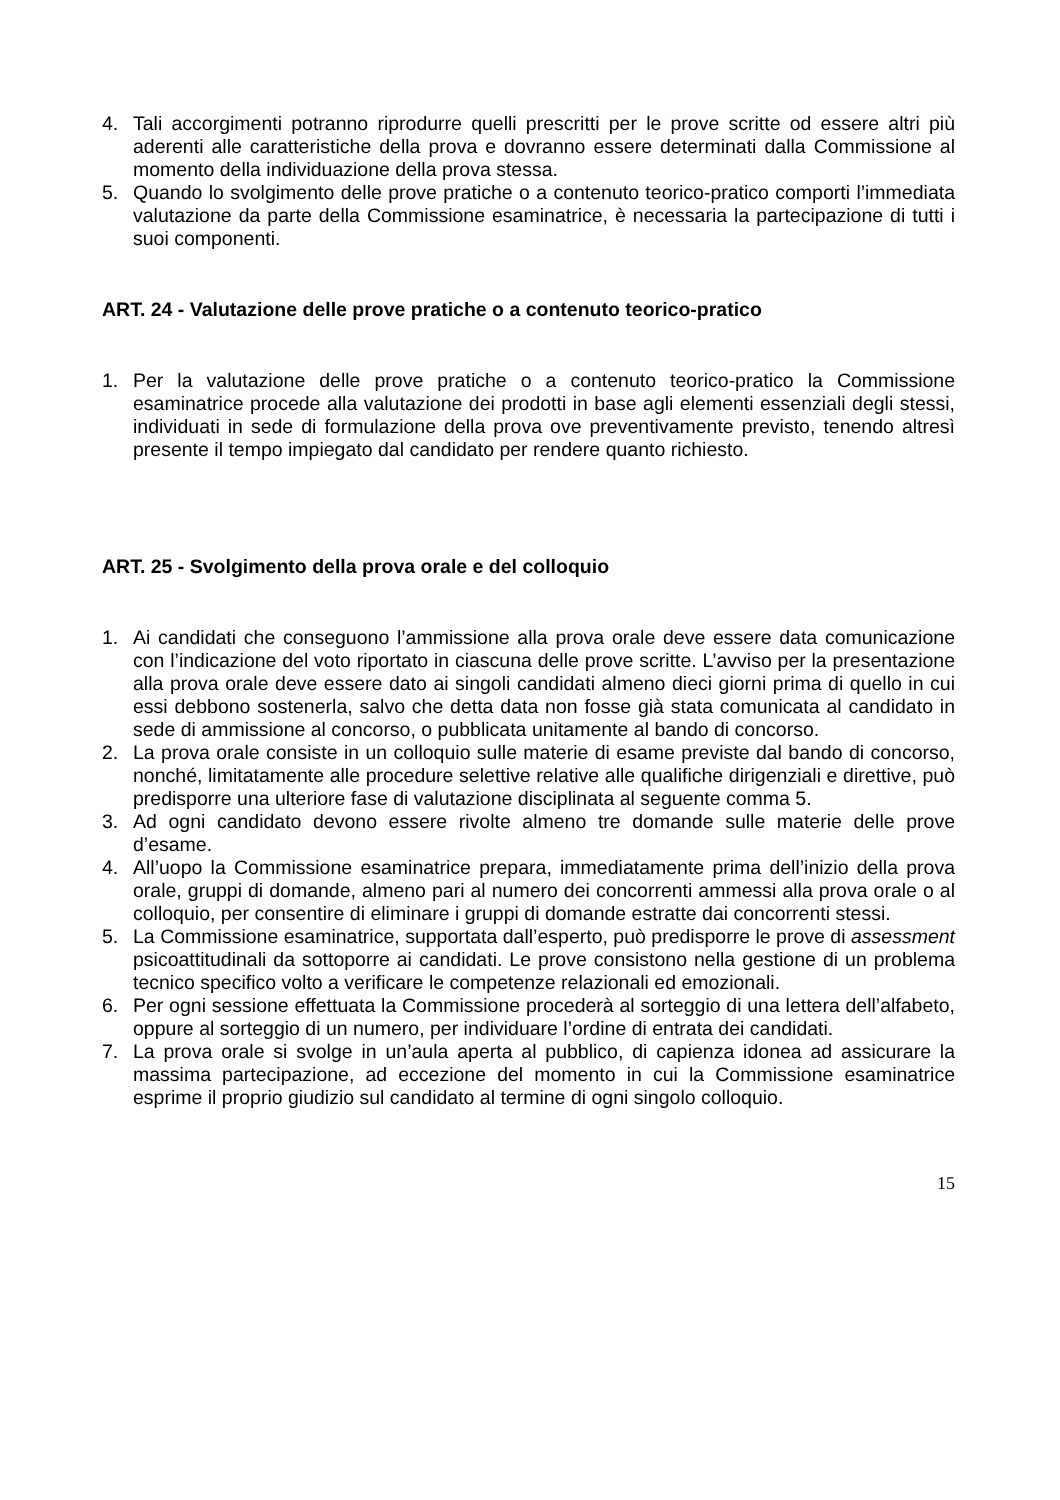4. Tali accorgimenti potranno riprodurre quelli prescritti per le prove scritte od essere altri più aderenti alle caratteristiche della prova e dovranno essere determinati dalla Commissione al momento della individuazione della prova stessa.
5. Quando lo svolgimento delle prove pratiche o a contenuto teorico-pratico comporti l’immediata valutazione da parte della Commissione esaminatrice, è necessaria la partecipazione di tutti i suoi componenti.
ART. 24 - Valutazione delle prove pratiche o a contenuto teorico-pratico
1. Per la valutazione delle prove pratiche o a contenuto teorico-pratico la Commissione esaminatrice procede alla valutazione dei prodotti in base agli elementi essenziali degli stessi, individuati in sede di formulazione della prova ove preventivamente previsto, tenendo altresì presente il tempo impiegato dal candidato per rendere quanto richiesto.
ART. 25 - Svolgimento della prova orale e del colloquio
1. Ai candidati che conseguono l’ammissione alla prova orale deve essere data comunicazione con l’indicazione del voto riportato in ciascuna delle prove scritte. L’avviso per la presentazione alla prova orale deve essere dato ai singoli candidati almeno dieci giorni prima di quello in cui essi debbono sostenerla, salvo che detta data non fosse già stata comunicata al candidato in sede di ammissione al concorso, o pubblicata unitamente al bando di concorso.
2. La prova orale consiste in un colloquio sulle materie di esame previste dal bando di concorso, nonché, limitatamente alle procedure selettive relative alle qualifiche dirigenziali e direttive, può predisporre una ulteriore fase di valutazione disciplinata al seguente comma 5.
3. Ad ogni candidato devono essere rivolte almeno tre domande sulle materie delle prove d’esame.
4. All’uopo la Commissione esaminatrice prepara, immediatamente prima dell’inizio della prova orale, gruppi di domande, almeno pari al numero dei concorrenti ammessi alla prova orale o al colloquio, per consentire di eliminare i gruppi di domande estratte dai concorrenti stessi.
5. La Commissione esaminatrice, supportata dall’esperto, può predisporre le prove di assessment psicoattitudinali da sottoporre ai candidati. Le prove consistono nella gestione di un problema tecnico specifico volto a verificare le competenze relazionali ed emozionali.
6. Per ogni sessione effettuata la Commissione procederà al sorteggio di una lettera dell’alfabeto, oppure al sorteggio di un numero, per individuare l’ordine di entrata dei candidati.
7. La prova orale si svolge in un’aula aperta al pubblico, di capienza idonea ad assicurare la massima partecipazione, ad eccezione del momento in cui la Commissione esaminatrice esprime il proprio giudizio sul candidato al termine di ogni singolo colloquio.
15